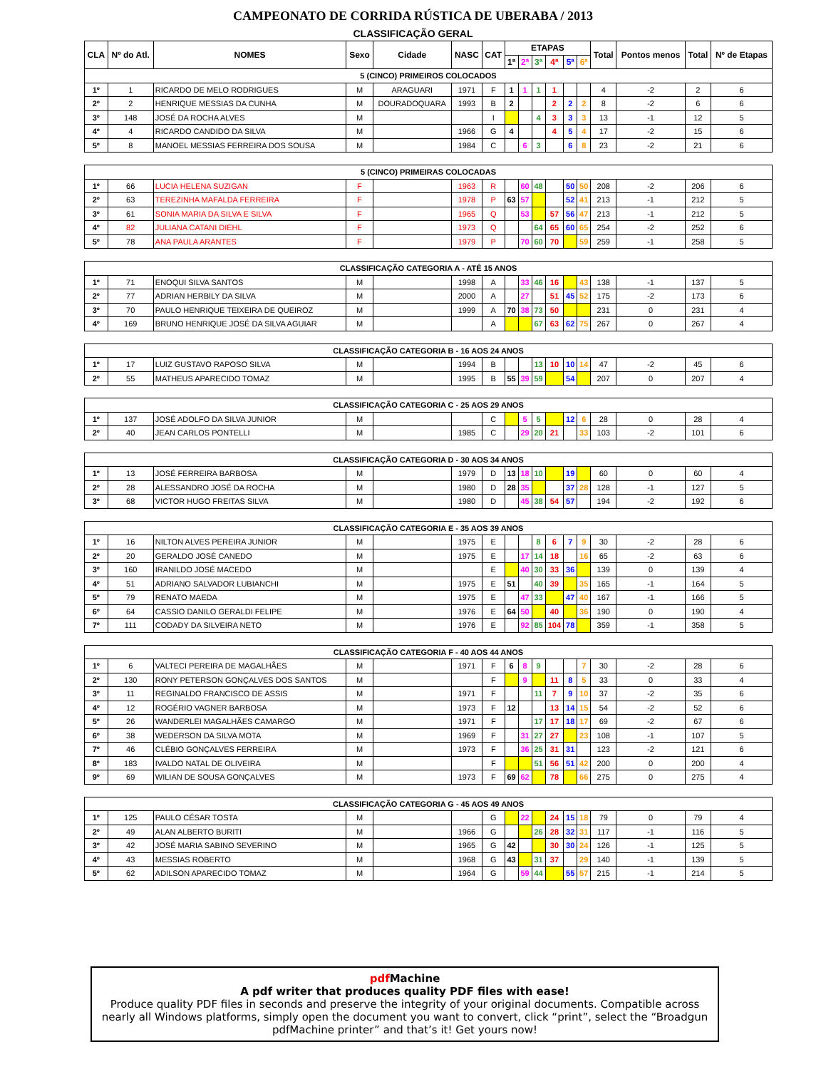CAMPEONATO DE CORRIDA RÚSTICA DE UBERABA / 2013
CLASSIFICAÇÃO GERAL
| CLA | Nº do Atl. | NOMES | Sexo | Cidade | NASC | CAT | ETAPAS | | | | | | Total | Pontos menos | Total | Nº de Etapas |
| --- | --- | --- | --- | --- | --- | --- | --- | --- | --- | --- | --- | --- | --- | --- | --- | --- |
| | | | | | | | 1ª | 2ª | 3ª | 4ª | 5ª | 6ª | | | | |
| 5 (CINCO) PRIMEIROS COLOCADOS | | | | | | | | | | | | | | | | |
| 1º | 1 | RICARDO DE MELO RODRIGUES | M | ARAGUARI | 1971 | F | 1 | 1 | 1 | 1 | | | 4 | -2 | 2 | 6 |
| 2º | 2 | HENRIQUE MESSIAS DA CUNHA | M | DOURADOQUARA | 1993 | B | 2 | | | 2 | 2 | 2 | 8 | -2 | 6 | 6 |
| 3º | 148 | JOSÉ DA ROCHA ALVES | M | | | I | | | 4 | 3 | 3 | 3 | 13 | -1 | 12 | 5 |
| 4º | 4 | RICARDO CANDIDO DA SILVA | M | | 1966 | G | 4 | | | 4 | 5 | 4 | 17 | -2 | 15 | 6 |
| 5º | 8 | MANOEL MESSIAS FERREIRA DOS SOUSA | M | | 1984 | C | | 6 | 3 | | 6 | 8 | 23 | -2 | 21 | 6 |
| 5 (CINCO) PRIMEIRAS COLOCADAS | | | | | | | | | | | | | | | | |
| 1º | 66 | LUCIA HELENA SUZIGAN | F | | 1963 | R | | 60 | 48 | | 50 | 50 | 208 | -2 | 206 | 6 |
| 2º | 63 | TEREZINHA MAFALDA FERREIRA | F | | 1978 | P | 63 | 57 | | | 52 | 41 | 213 | -1 | 212 | 5 |
| 3º | 61 | SONIA MARIA DA SILVA E SILVA | F | | 1965 | Q | | 53 | | 57 | 56 | 47 | 213 | -1 | 212 | 5 |
| 4º | 82 | JULIANA CATANI DIEHL | F | | 1973 | Q | | | 64 | 65 | 60 | 65 | 254 | -2 | 252 | 6 |
| 5º | 78 | ANA PAULA ARANTES | F | | 1979 | P | | 70 | 60 | 70 | | 59 | 259 | -1 | 258 | 5 |
| CLASSIFICAÇÃO CATEGORIA A - ATÉ 15 ANOS | | | | | | | | | | | | | | | | |
| 1º | 71 | ENOQUI SILVA SANTOS | M | | 1998 | A | | 33 | 46 | 16 | | 43 | 138 | -1 | 137 | 5 |
| 2º | 77 | ADRIAN HERBILY DA SILVA | M | | 2000 | A | | 27 | | 51 | 45 | 52 | 175 | -2 | 173 | 6 |
| 3º | 70 | PAULO HENRIQUE TEIXEIRA DE QUEIROZ | M | | 1999 | A | 70 | 38 | 73 | 50 | | | 231 | 0 | 231 | 4 |
| 4º | 169 | BRUNO HENRIQUE JOSÉ DA SILVA AGUIAR | M | | | A | | | 67 | 63 | 62 | 75 | 267 | 0 | 267 | 4 |
| CLASSIFICAÇÃO CATEGORIA B - 16 AOS 24 ANOS | | | | | | | | | | | | | | | | |
| 1º | 17 | LUIZ GUSTAVO RAPOSO SILVA | M | | 1994 | B | | | 13 | 10 | 10 | 14 | 47 | -2 | 45 | 6 |
| 2º | 55 | MATHEUS APARECIDO TOMAZ | M | | 1995 | B | 55 | 39 | 59 | | 54 | | 207 | 0 | 207 | 4 |
| CLASSIFICAÇÃO CATEGORIA C - 25 AOS 29 ANOS | | | | | | | | | | | | | | | | |
| 1º | 137 | JOSÉ ADOLFO DA SILVA JUNIOR | M | | | C | | 5 | 5 | | 12 | 6 | 28 | 0 | 28 | 4 |
| 2º | 40 | JEAN CARLOS PONTELLI | M | | 1985 | C | | 29 | 20 | 21 | | 33 | 103 | -2 | 101 | 6 |
| CLASSIFICAÇÃO CATEGORIA D - 30 AOS 34 ANOS | | | | | | | | | | | | | | | | |
| 1º | 13 | JOSÉ FERREIRA BARBOSA | M | | 1979 | D | 13 | 18 | 10 | | 19 | | 60 | 0 | 60 | 4 |
| 2º | 28 | ALESSANDRO JOSÉ DA ROCHA | M | | 1980 | D | 28 | 35 | | | 37 | 28 | 128 | -1 | 127 | 5 |
| 3º | 68 | VICTOR HUGO FREITAS SILVA | M | | 1980 | D | | 45 | 38 | 54 | 57 | | 194 | -2 | 192 | 6 |
| CLASSIFICAÇÃO CATEGORIA E - 35 AOS 39 ANOS | | | | | | | | | | | | | | | | |
| 1º | 16 | NILTON ALVES PEREIRA JUNIOR | M | | 1975 | E | | | 8 | 6 | 7 | 9 | 30 | -2 | 28 | 6 |
| 2º | 20 | GERALDO JOSÉ CANEDO | M | | 1975 | E | | 17 | 14 | 18 | | 16 | 65 | -2 | 63 | 6 |
| 3º | 160 | IRANILDO JOSÉ MACEDO | M | | | E | | 40 | 30 | 33 | 36 | | 139 | 0 | 139 | 4 |
| 4º | 51 | ADRIANO SALVADOR LUBIANCHI | M | | 1975 | E | 51 | | 40 | 39 | | 35 | 165 | -1 | 164 | 5 |
| 5º | 79 | RENATO MAEDA | M | | 1975 | E | | 47 | 33 | | 47 | 40 | 167 | -1 | 166 | 5 |
| 6º | 64 | CASSIO DANILO GERALDI FELIPE | M | | 1976 | E | 64 | 50 | | 40 | | 36 | 190 | 0 | 190 | 4 |
| 7º | 111 | CODADY DA SILVEIRA NETO | M | | 1976 | E | | 92 | 85 | 104 | 78 | | 359 | -1 | 358 | 5 |
| CLASSIFICAÇÃO CATEGORIA F - 40 AOS 44 ANOS | | | | | | | | | | | | | | | | |
| 1º | 6 | VALTECI PEREIRA DE MAGALHÃES | M | | 1971 | F | 6 | 8 | 9 | | | 7 | 30 | -2 | 28 | 6 |
| 2º | 130 | RONY PETERSON GONÇALVES DOS SANTOS | M | | | F | | 9 | | 11 | 8 | 5 | 33 | 0 | 33 | 4 |
| 3º | 11 | REGINALDO FRANCISCO DE ASSIS | M | | 1971 | F | | | 11 | 7 | 9 | 10 | 37 | -2 | 35 | 6 |
| 4º | 12 | ROGÉRIO VAGNER BARBOSA | M | | 1973 | F | 12 | | | 13 | 14 | 15 | 54 | -2 | 52 | 6 |
| 5º | 26 | WANDERLEI MAGALHÃES CAMARGO | M | | 1971 | F | | | 17 | 17 | 18 | 17 | 69 | -2 | 67 | 6 |
| 6º | 38 | WEDERSON DA SILVA MOTA | M | | 1969 | F | | 31 | 27 | 27 | | 23 | 108 | -1 | 107 | 5 |
| 7º | 46 | CLÉBIO GONÇALVES FERREIRA | M | | 1973 | F | | 36 | 25 | 31 | 31 | | 123 | -2 | 121 | 6 |
| 8º | 183 | IVALDO NATAL DE OLIVEIRA | M | | | F | | | 51 | 56 | 51 | 42 | 200 | 0 | 200 | 4 |
| 9º | 69 | WILIAN DE SOUSA GONÇALVES | M | | 1973 | F | 69 | 62 | | 78 | | 66 | 275 | 0 | 275 | 4 |
| CLASSIFICAÇÃO CATEGORIA G - 45 AOS 49 ANOS | | | | | | | | | | | | | | | | |
| 1º | 125 | PAULO CÉSAR TOSTA | M | | | G | | 22 | | 24 | 15 | 18 | 79 | 0 | 79 | 4 |
| 2º | 49 | ALAN ALBERTO BURITI | M | | 1966 | G | | | 26 | 28 | 32 | 31 | 117 | -1 | 116 | 5 |
| 3º | 42 | JOSÉ MARIA SABINO SEVERINO | M | | 1965 | G | 42 | | | 30 | 30 | 24 | 126 | -1 | 125 | 5 |
| 4º | 43 | MESSIAS ROBERTO | M | | 1968 | G | 43 | | 31 | 37 | | 29 | 140 | -1 | 139 | 5 |
| 5º | 62 | ADILSON APARECIDO TOMAZ | M | | 1964 | G | | 59 | 44 | | 55 | 57 | 215 | -1 | 214 | 5 |
pdf Machine
A pdf writer that produces quality PDF files with ease!
Produce quality PDF files in seconds and preserve the integrity of your original documents. Compatible across nearly all Windows platforms, simply open the document you want to convert, click “print”, select the “Broadgun pdfMachine printer” and that’s it! Get yours now!